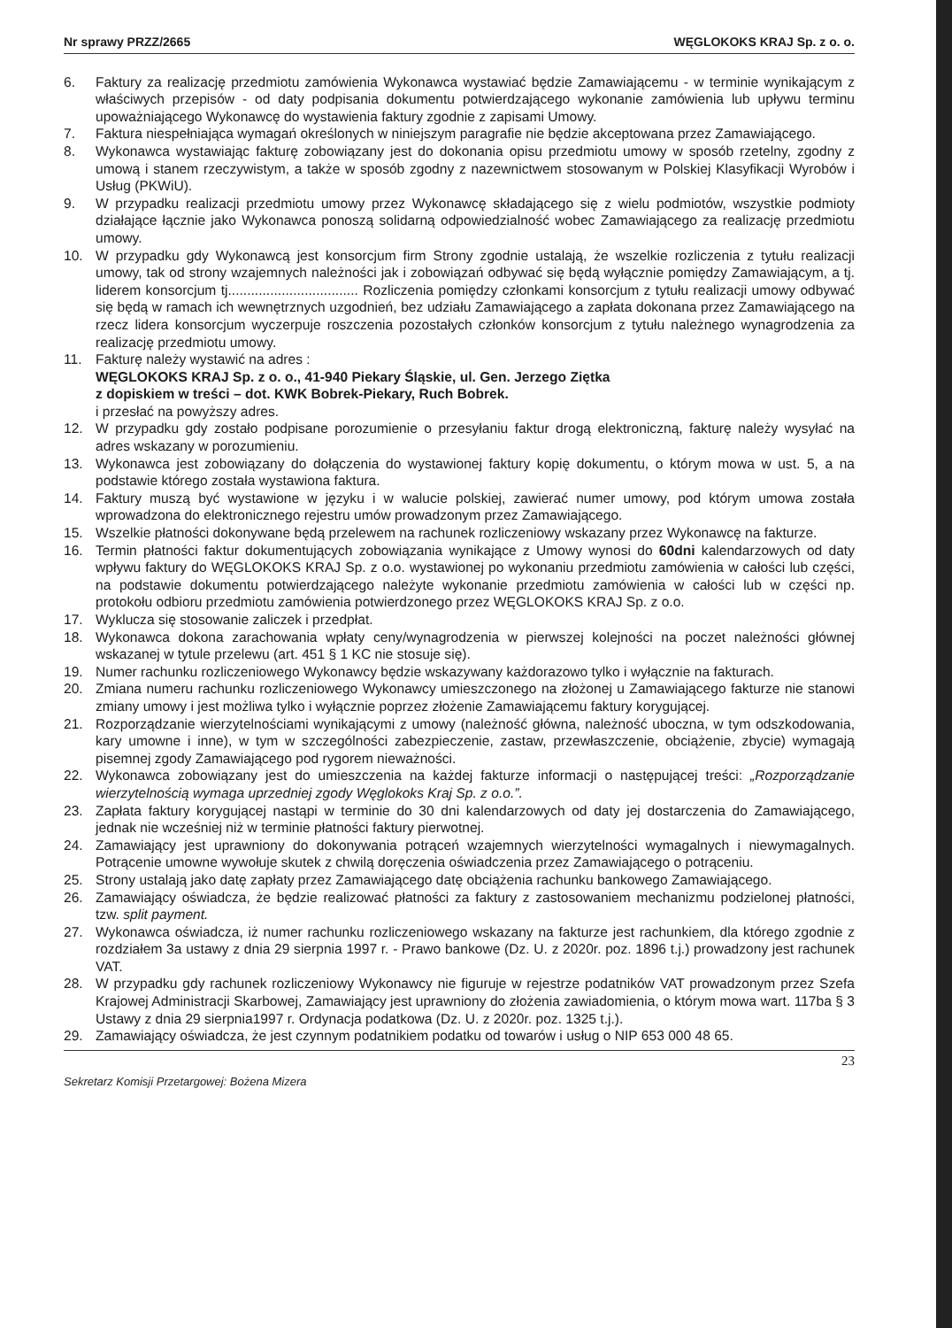Nr sprawy PRZZ/2665 WĘGLOKOKS KRAJ Sp. z o. o.
6. Faktury za realizację przedmiotu zamówienia Wykonawca wystawiać będzie Zamawiającemu - w terminie wynikającym z właściwych przepisów - od daty podpisania dokumentu potwierdzającego wykonanie zamówienia lub upływu terminu upoważniającego Wykonawcę do wystawienia faktury zgodnie z zapisami Umowy.
7. Faktura niespełniająca wymagań określonych w niniejszym paragrafie nie będzie akceptowana przez Zamawiającego.
8. Wykonawca wystawiając fakturę zobowiązany jest do dokonania opisu przedmiotu umowy w sposób rzetelny, zgodny z umową i stanem rzeczywistym, a także w sposób zgodny z nazewnictwem stosowanym w Polskiej Klasyfikacji Wyrobów i Usług (PKWiU).
9. W przypadku realizacji przedmiotu umowy przez Wykonawcę składającego się z wielu podmiotów, wszystkie podmioty działające łącznie jako Wykonawca ponoszą solidarną odpowiedzialność wobec Zamawiającego za realizację przedmiotu umowy.
10. W przypadku gdy Wykonawcą jest konsorcjum firm Strony zgodnie ustalają, że wszelkie rozliczenia z tytułu realizacji umowy, tak od strony wzajemnych należności jak i zobowiązań odbywać się będą wyłącznie pomiędzy Zamawiającym, a tj. liderem konsorcjum tj.................................. Rozliczenia pomiędzy członkami konsorcjum z tytułu realizacji umowy odbywać się będą w ramach ich wewnętrznych uzgodnień, bez udziału Zamawiającego a zapłata dokonana przez Zamawiającego na rzecz lidera konsorcjum wyczerpuje roszczenia pozostałych członków konsorcjum z tytułu należnego wynagrodzenia za realizację przedmiotu umowy.
11. Fakturę należy wystawić na adres :
WĘGLOKOKS KRAJ Sp. z o. o., 41-940 Piekary Śląskie, ul. Gen. Jerzego Ziętka
z dopiskiem w treści – dot. KWK Bobrek-Piekary, Ruch Bobrek.
i przesłać na powyższy adres.
12. W przypadku gdy zostało podpisane porozumienie o przesyłaniu faktur drogą elektroniczną, fakturę należy wysyłać na adres wskazany w porozumieniu.
13. Wykonawca jest zobowiązany do dołączenia do wystawionej faktury kopię dokumentu, o którym mowa w ust. 5, a na podstawie którego została wystawiona faktura.
14. Faktury muszą być wystawione w języku i w walucie polskiej, zawierać numer umowy, pod którym umowa została wprowadzona do elektronicznego rejestru umów prowadzonym przez Zamawiającego.
15. Wszelkie płatności dokonywane będą przelewem na rachunek rozliczeniowy wskazany przez Wykonawcę na fakturze.
16. Termin płatności faktur dokumentujących zobowiązania wynikające z Umowy wynosi do 60dni kalendarzowych od daty wpływu faktury do WĘGLOKOKS KRAJ Sp. z o.o. wystawionej po wykonaniu przedmiotu zamówienia w całości lub części, na podstawie dokumentu potwierdzającego należyte wykonanie przedmiotu zamówienia w całości lub w części np. protokołu odbioru przedmiotu zamówienia potwierdzonego przez WĘGLOKOKS KRAJ Sp. z o.o.
17. Wyklucza się stosowanie zaliczek i przedpłat.
18. Wykonawca dokona zarachowania wpłaty ceny/wynagrodzenia w pierwszej kolejności na poczet należności głównej wskazanej w tytule przelewu (art. 451 § 1 KC nie stosuje się).
19. Numer rachunku rozliczeniowego Wykonawcy będzie wskazywany każdorazowo tylko i wyłącznie na fakturach.
20. Zmiana numeru rachunku rozliczeniowego Wykonawcy umieszczonego na złożonej u Zamawiającego fakturze nie stanowi zmiany umowy i jest możliwa tylko i wyłącznie poprzez złożenie Zamawiającemu faktury korygującej.
21. Rozporządzanie wierzytelnościami wynikającymi z umowy (należność główna, należność uboczna, w tym odszkodowania, kary umowne i inne), w tym w szczególności zabezpieczenie, zastaw, przewłaszczenie, obciążenie, zbycie) wymagają pisemnej zgody Zamawiającego pod rygorem nieważności.
22. Wykonawca zobowiązany jest do umieszczenia na każdej fakturze informacji o następującej treści: „Rozporządzanie wierzytelnością wymaga uprzedniej zgody Węglokoks Kraj Sp. z o.o.”.
23. Zapłata faktury korygującej nastąpi w terminie do 30 dni kalendarzowych od daty jej dostarczenia do Zamawiającego, jednak nie wcześniej niż w terminie płatności faktury pierwotnej.
24. Zamawiający jest uprawniony do dokonywania potrąceń wzajemnych wierzytelności wymagalnych i niewymagalnych. Potrącenie umowne wywołuje skutek z chwilą doręczenia oświadczenia przez Zamawiającego o potrąceniu.
25. Strony ustalają jako datę zapłaty przez Zamawiającego datę obciążenia rachunku bankowego Zamawiającego.
26. Zamawiający oświadcza, że będzie realizować płatności za faktury z zastosowaniem mechanizmu podzielonej płatności, tzw. split payment.
27. Wykonawca oświadcza, iż numer rachunku rozliczeniowego wskazany na fakturze jest rachunkiem, dla którego zgodnie z rozdziałem 3a ustawy z dnia 29 sierpnia 1997 r. - Prawo bankowe (Dz. U. z 2020r. poz. 1896 t.j.) prowadzony jest rachunek VAT.
28. W przypadku gdy rachunek rozliczeniowy Wykonawcy nie figuruje w rejestrze podatników VAT prowadzonym przez Szefa Krajowej Administracji Skarbowej, Zamawiający jest uprawniony do złożenia zawiadomienia, o którym mowa wart. 117ba § 3 Ustawy z dnia 29 sierpnia1997 r. Ordynacja podatkowa (Dz. U. z 2020r. poz. 1325 t.j.).
29. Zamawiający oświadcza, że jest czynnym podatnikiem podatku od towarów i usług o NIP 653 000 48 65.
23
Sekretarz Komisji Przetargowej: Bożena Mizera